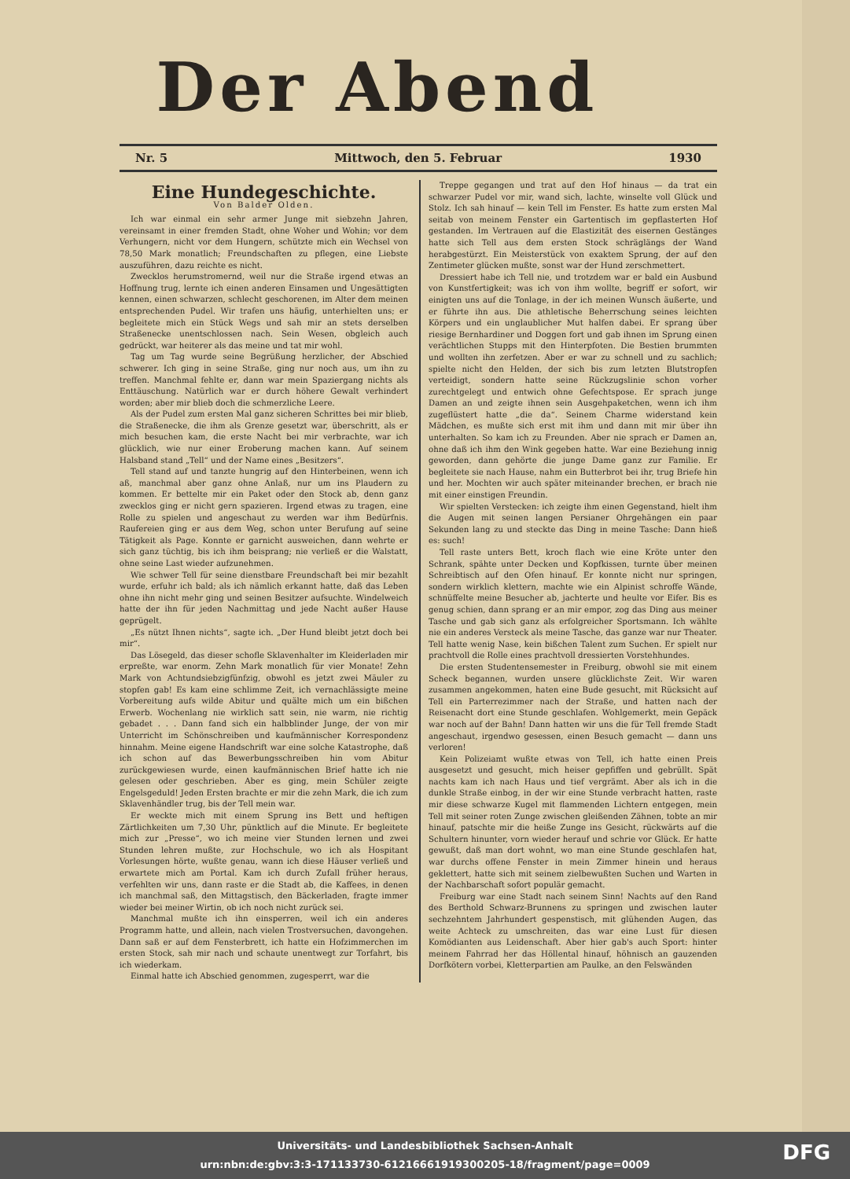Der Abend
Nr. 5 Mittwoch, den 5. Februar 1930
Eine Hundegeschichte.
Von Balder Olden.
Ich war einmal ein sehr armer Junge mit siebzehn Jahren, vereinsamt in einer fremden Stadt, ohne Woher und Wohin; vor dem Verhungern, nicht vor dem Hungern, schützte mich ein Wechsel von 78,50 Mark monatlich; Freundschaften zu pflegen, eine Liebste auszuführen, dazu reichte es nicht.
Zwecklos herumstromernd, weil nur die Straße irgend etwas an Hoffnung trug, lernte ich einen anderen Einsamen und Ungesättigten kennen, einen schwarzen, schlecht geschorenen, im Alter dem meinen entsprechenden Pudel. Wir trafen uns häufig, unterhielten uns; er begleitete mich ein Stück Wegs und sah mir an stets derselben Straßenecke unentschlossen nach. Sein Wesen, obgleich auch gedrückt, war heiterer als das meine und tat mir wohl.
Tag um Tag wurde seine Begrüßung herzlicher, der Abschied schwerer. Ich ging in seine Straße, ging nur noch aus, um ihn zu treffen. Manchmal fehlte er, dann war mein Spaziergang nichts als Enttäuschung. Natürlich war er durch höhere Gewalt verhindert worden; aber mir blieb doch die schmerzliche Leere.
Als der Pudel zum ersten Mal ganz sicheren Schrittes bei mir blieb, die Straßenecke, die ihm als Grenze gesetzt war, überschritt, als er mich besuchen kam, die erste Nacht bei mir verbrachte, war ich glücklich, wie nur einer Eroberung machen kann. Auf seinem Halsband stand „Tell“ und der Name eines „Besitzers“.
Tell stand auf und tanzte hungrig auf den Hinterbeinen, wenn ich aß, manchmal aber ganz ohne Anlaß, nur um ins Plaudern zu kommen. Er bettelte mir ein Paket oder den Stock ab, denn ganz zwecklos ging er nicht gern spazieren. Irgend etwas zu tragen, eine Rolle zu spielen und angeschaut zu werden war ihm Bedürfnis. Raufereien ging er aus dem Weg, schon unter Berufung auf seine Tätigkeit als Page. Konnte er garnicht ausweichen, dann wehrte er sich ganz tüchtig, bis ich ihm beisprang; nie verließ er die Walstatt, ohne seine Last wieder aufzunehmen.
Wie schwer Tell für seine dienstbare Freundschaft bei mir bezahlt wurde, erfuhr ich bald; als ich nämlich erkannt hatte, daß das Leben ohne ihn nicht mehr ging und seinen Besitzer aufsuchte. Windelweich hatte der ihn für jeden Nachmittag und jede Nacht außer Hause geprügelt.
„Es nützt Ihnen nichts“, sagte ich. „Der Hund bleibt jetzt doch bei mir“.
Das Lösegeld, das dieser schofle Sklavenhalter im Kleiderladen mir erpreßte, war enorm. Zehn Mark monatlich für vier Monate! Zehn Mark von Achtundsiebzigfünfzig, obwohl es jetzt zwei Mäuler zu stopfen gab! Es kam eine schlimme Zeit, ich vernachlässigte meine Vorbereitung aufs wilde Abitur und quälte mich um ein bißchen Erwerb. Wochenlang nie wirklich satt sein, nie warm, nie richtig gebadet . . . Dann fand sich ein halbblinder Junge, der von mir Unterricht im Schönschreiben und kaufmännischer Korrespondenz hinnahm. Meine eigene Handschrift war eine solche Katastrophe, daß ich schon auf das Bewerbungsschreiben hin vom Abitur zurückgewiesen wurde, einen kaufmännischen Brief hatte ich nie gelesen oder geschrieben. Aber es ging, mein Schüler zeigte Engelsgeduld! Jeden Ersten brachte er mir die zehn Mark, die ich zum Sklavenhändler trug, bis der Tell mein war.
Er weckte mich mit einem Sprung ins Bett und heftigen Zärtlichkeiten um 7,30 Uhr, pünktlich auf die Minute. Er begleitete mich zur „Presse“, wo ich meine vier Stunden lernen und zwei Stunden lehren mußte, zur Hochschule, wo ich als Hospitant Vorlesungen hörte, wußte genau, wann ich diese Häuser verließ und erwartete mich am Portal. Kam ich durch Zufall früher heraus, verfehlten wir uns, dann raste er die Stadt ab, die Kaffees, in denen ich manchmal saß, den Mittagstisch, den Bäckerladen, fragte immer wieder bei meiner Wirtin, ob ich noch nicht zurück sei.
Manchmal mußte ich ihn einsperren, weil ich ein anderes Programm hatte, und allein, nach vielen Trostversuchen, davongehen. Dann saß er auf dem Fensterbrett, ich hatte ein Hofzimmerchen im ersten Stock, sah mir nach und schaute unentwegt zur Torfahrt, bis ich wiederkam.
Einmal hatte ich Abschied genommen, zugesperrt, war die
Treppe gegangen und trat auf den Hof hinaus — da trat ein schwarzer Pudel vor mir, wand sich, lachte, winselte voll Glück und Stolz. Ich sah hinauf — kein Tell im Fenster. Es hatte zum ersten Mal seitab von meinem Fenster ein Gartentisch im gepflasterten Hof gestanden. Im Vertrauen auf die Elastizität des eisernen Gestänges hatte sich Tell aus dem ersten Stock schräglängs der Wand herabgestürzt. Ein Meisterstück von exaktem Sprung, der auf den Zentimeter glücken mußte, sonst war der Hund zerschmettert.
Dressiert habe ich Tell nie, und trotzdem war er bald ein Ausbund von Kunstfertigkeit; was ich von ihm wollte, begriff er sofort, wir einigten uns auf die Tonlage, in der ich meinen Wunsch äußerte, und er führte ihn aus. Die athletische Beherrschung seines leichten Körpers und ein unglaublicher Mut halfen dabei. Er sprang über riesige Bernhardiner und Doggen fort und gab ihnen im Sprung einen verächtlichen Stupps mit den Hinterpfoten. Die Bestien brummten und wollten ihn zerfetzen. Aber er war zu schnell und zu sachlich; spielte nicht den Helden, der sich bis zum letzten Blutstropfen verteidigt, sondern hatte seine Rückzugslinie schon vorher zurechtgelegt und entwich ohne Gefechtspose. Er sprach junge Damen an und zeigte ihnen sein Ausgehpaketchen, wenn ich ihm zugeflüstert hatte „die da“. Seinem Charme widerstand kein Mädchen, es mußte sich erst mit ihm und dann mit mir über ihn unterhalten. So kam ich zu Freunden. Aber nie sprach er Damen an, ohne daß ich ihm den Wink gegeben hatte. War eine Beziehung innig geworden, dann gehörte die junge Dame ganz zur Familie. Er begleitete sie nach Hause, nahm ein Butterbrot bei ihr, trug Briefe hin und her. Mochten wir auch später miteinander brechen, er brach nie mit einer einstigen Freundin.
Wir spielten Verstecken: ich zeigte ihm einen Gegenstand, hielt ihm die Augen mit seinen langen Persianer Ohrgehängen ein paar Sekunden lang zu und steckte das Ding in meine Tasche: Dann hieß es: such!
Tell raste unters Bett, kroch flach wie eine Kröte unter den Schrank, spähte unter Decken und Kopfkissen, turnte über meinen Schreibtisch auf den Ofen hinauf. Er konnte nicht nur springen, sondern wirklich klettern, machte wie ein Alpinist schroffe Wände, schnüffelte meine Besucher ab, jachterte und heulte vor Eifer. Bis es genug schien, dann sprang er an mir empor, zog das Ding aus meiner Tasche und gab sich ganz als erfolgreicher Sportsmann. Ich wählte nie ein anderes Versteck als meine Tasche, das ganze war nur Theater. Tell hatte wenig Nase, kein bißchen Talent zum Suchen. Er spielt nur prachtvoll die Rolle eines prachtvoll dressierten Vorstehhundes.
Die ersten Studentensemester in Freiburg, obwohl sie mit einem Scheck begannen, wurden unsere glücklichste Zeit. Wir waren zusammen angekommen, haten eine Bude gesucht, mit Rücksicht auf Tell ein Parterrezimmer nach der Straße, und hatten nach der Reisenacht dort eine Stunde geschlafen. Wohlgemerkt, mein Gepäck war noch auf der Bahn! Dann hatten wir uns die für Tell fremde Stadt angeschaut, irgendwo gesessen, einen Besuch gemacht — dann uns verloren!
Kein Polizeiamt wußte etwas von Tell, ich hatte einen Preis ausgesetzt und gesucht, mich heiser gepfiffen und gebrüllt. Spät nachts kam ich nach Haus und tief vergrämt. Aber als ich in die dunkle Straße einbog, in der wir eine Stunde verbracht hatten, raste mir diese schwarze Kugel mit flammenden Lichtern entgegen, mein Tell mit seiner roten Zunge zwischen gleißenden Zähnen, tobte an mir hinauf, patschte mir die heiße Zunge ins Gesicht, rückwärts auf die Schultern hinunter, vorn wieder herauf und schrie vor Glück. Er hatte gewußt, daß man dort wohnt, wo man eine Stunde geschlafen hat, war durchs offene Fenster in mein Zimmer hinein und heraus geklettert, hatte sich mit seinem zielbewußten Suchen und Warten in der Nachbarschaft sofort populär gemacht.
Freiburg war eine Stadt nach seinem Sinn! Nachts auf den Rand des Berthold Schwarz-Brunnens zu springen und zwischen lauter sechzehntem Jahrhundert gespenstisch, mit glühenden Augen, das weite Achteck zu umschreiten, das war eine Lust für diesen Komödianten aus Leidenschaft. Aber hier gab's auch Sport: hinter meinem Fahrrad her das Höllental hinauf, höhnisch an gauzenden Dorfkötern vorbei, Kletterpartien am Paulke, an den Felswänden
Universitäts- und Landesbibliothek Sachsen-Anhalt
urn:nbn:de:gbv:3:3-171133730-61216661919300205-18/fragment/page=0009
DFG